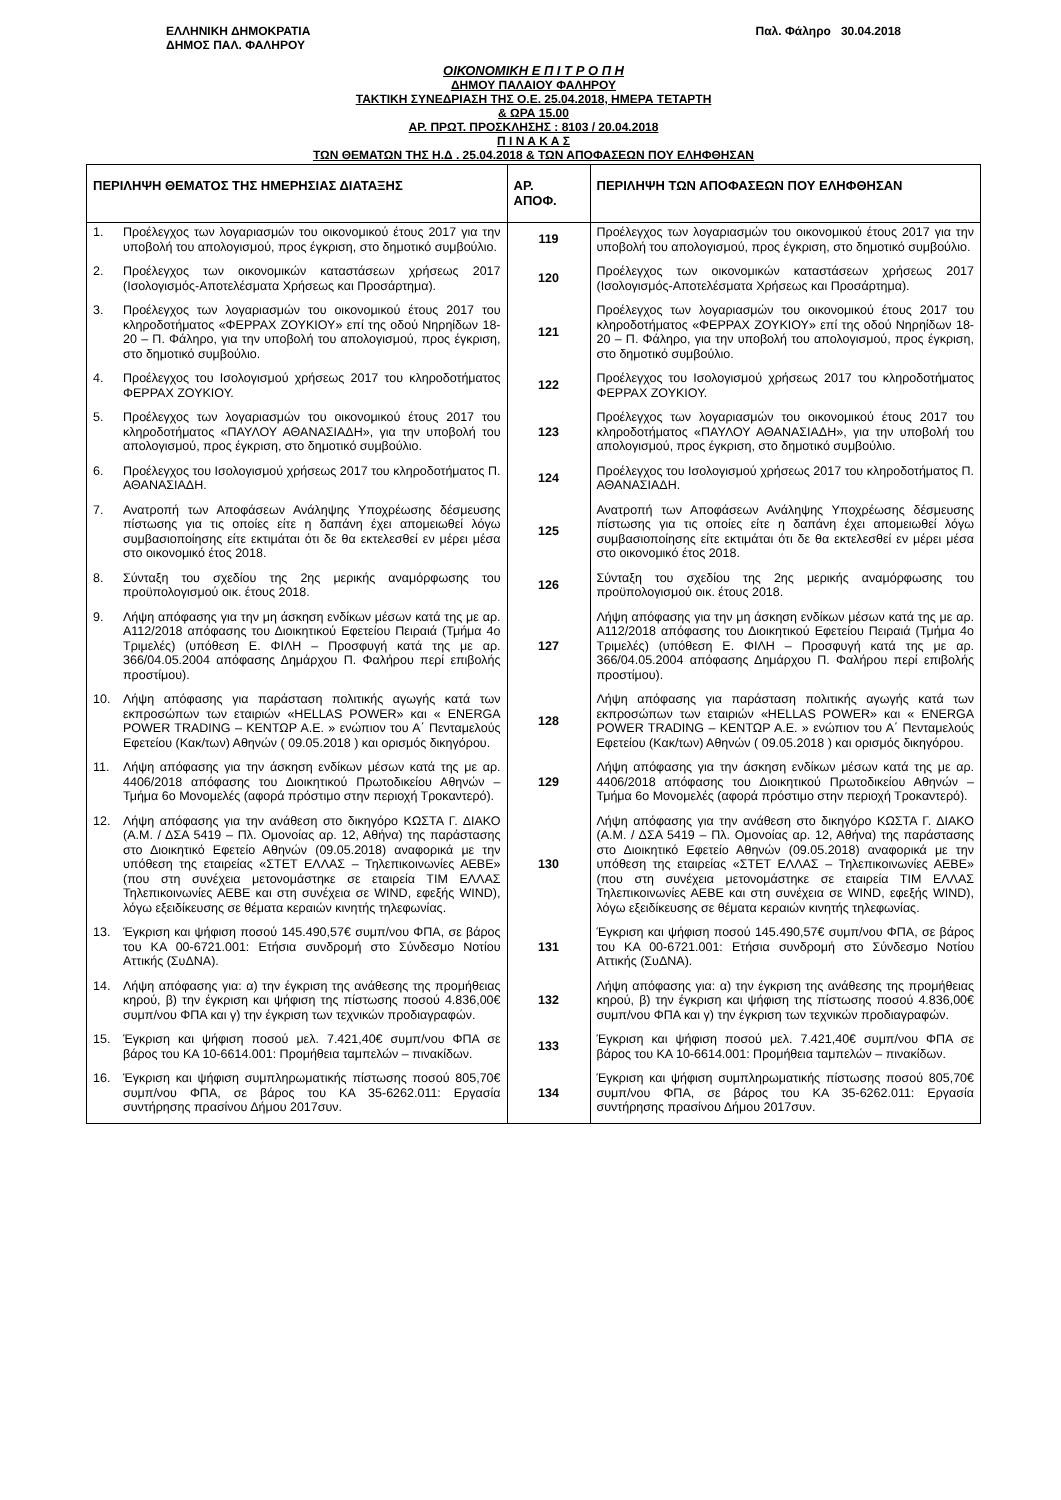ΕΛΛΗΝΙΚΗ ΔΗΜΟΚΡΑΤΙΑ
ΔΗΜΟΣ ΠΑΛ. ΦΑΛΗΡΟΥ
Παλ. Φάληρο 30.04.2018
ΟΙΚΟΝΟΜΙΚΗ Ε Π Ι Τ Ρ Ο Π Η
ΔΗΜΟΥ ΠΑΛΑΙΟΥ ΦΑΛΗΡΟΥ
ΤΑΚΤΙΚΗ ΣΥΝΕΔΡΙΑΣΗ ΤΗΣ Ο.Ε. 25.04.2018, ΗΜΕΡΑ ΤΕΤΑΡΤΗ
& ΩΡΑ 15.00
ΑΡ. ΠΡΩΤ. ΠΡΟΣΚΛΗΣΗΣ : 8103 / 20.04.2018
Π Ι Ν Α Κ Α Σ
ΤΩΝ ΘΕΜΑΤΩΝ ΤΗΣ Η.Δ . 25.04.2018 & ΤΩΝ ΑΠΟΦΑΣΕΩΝ ΠΟΥ ΕΛΗΦΘΗΣΑΝ
| ΠΕΡΙΛΗΨΗ ΘΕΜΑΤΟΣ ΤΗΣ ΗΜΕΡΗΣΙΑΣ ΔΙΑΤΑΞΗΣ | ΑΡ. ΑΠΟΦ. | ΠΕΡΙΛΗΨΗ ΤΩΝ ΑΠΟΦΑΣΕΩΝ ΠΟΥ ΕΛΗΦΘΗΣΑΝ |
| --- | --- | --- |
| 1. Προέλεγχος των λογαριασμών του οικονομικού έτους 2017 για την υποβολή του απολογισμού, προς έγκριση, στο δημοτικό συμβούλιο. | 119 | Προέλεγχος των λογαριασμών του οικονομικού έτους 2017 για την υποβολή του απολογισμού, προς έγκριση, στο δημοτικό συμβούλιο. |
| 2. Προέλεγχος των οικονομικών καταστάσεων χρήσεως 2017 (Ισολογισμός-Αποτελέσματα Χρήσεως και Προσάρτημα). | 120 | Προέλεγχος των οικονομικών καταστάσεων χρήσεως 2017 (Ισολογισμός-Αποτελέσματα Χρήσεως και Προσάρτημα). |
| 3. Προέλεγχος των λογαριασμών του οικονομικού έτους 2017 του κληροδοτήματος «ΦΕΡΡΑΧ ΖΟΥΚΙΟΥ» επί της οδού Νηρηίδων 18-20 – Π. Φάληρο, για την υποβολή του απολογισμού, προς έγκριση, στο δημοτικό συμβούλιο. | 121 | Προέλεγχος των λογαριασμών του οικονομικού έτους 2017 του κληροδοτήματος «ΦΕΡΡΑΧ ΖΟΥΚΙΟΥ» επί της οδού Νηρηίδων 18-20 – Π. Φάληρο, για την υποβολή του απολογισμού, προς έγκριση, στο δημοτικό συμβούλιο. |
| 4. Προέλεγχος του Ισολογισμού χρήσεως 2017 του κληροδοτήματος ΦΕΡΡΑΧ ΖΟΥΚΙΟΥ. | 122 | Προέλεγχος του Ισολογισμού χρήσεως 2017 του κληροδοτήματος ΦΕΡΡΑΧ ΖΟΥΚΙΟΥ. |
| 5. Προέλεγχος των λογαριασμών του οικονομικού έτους 2017 του κληροδοτήματος «ΠΑΥΛΟΥ ΑΘΑΝΑΣΙΑΔΗ», για την υποβολή του απολογισμού, προς έγκριση, στο δημοτικό συμβούλιο. | 123 | Προέλεγχος των λογαριασμών του οικονομικού έτους 2017 του κληροδοτήματος «ΠΑΥΛΟΥ ΑΘΑΝΑΣΙΑΔΗ», για την υποβολή του απολογισμού, προς έγκριση, στο δημοτικό συμβούλιο. |
| 6. Προέλεγχος του Ισολογισμού χρήσεως 2017 του κληροδοτήματος Π. ΑΘΑΝΑΣΙΑΔΗ. | 124 | Προέλεγχος του Ισολογισμού χρήσεως 2017 του κληροδοτήματος Π. ΑΘΑΝΑΣΙΑΔΗ. |
| 7. Ανατροπή των Αποφάσεων Ανάληψης Υποχρέωσης δέσμευσης πίστωσης για τις οποίες είτε η δαπάνη έχει απομειωθεί λόγω συμβασιοποίησης είτε εκτιμάται ότι δε θα εκτελεσθεί εν μέρει μέσα στο οικονομικό έτος 2018. | 125 | Ανατροπή των Αποφάσεων Ανάληψης Υποχρέωσης δέσμευσης πίστωσης για τις οποίες είτε η δαπάνη έχει απομειωθεί λόγω συμβασιοποίησης είτε εκτιμάται ότι δε θα εκτελεσθεί εν μέρει μέσα στο οικονομικό έτος 2018. |
| 8. Σύνταξη του σχεδίου της 2ης μερικής αναμόρφωσης του προϋπολογισμού οικ. έτους 2018. | 126 | Σύνταξη του σχεδίου της 2ης μερικής αναμόρφωσης του προϋπολογισμού οικ. έτους 2018. |
| 9. Λήψη απόφασης για την μη άσκηση ενδίκων μέσων κατά της με αρ. Α112/2018 απόφασης του Διοικητικού Εφετείου Πειραιά (Τμήμα 4ο Τριμελές) (υπόθεση Ε. ΦΙΛΗ – Προσφυγή κατά της με αρ. 366/04.05.2004 απόφασης Δημάρχου Π. Φαλήρου περί επιβολής προστίμου). | 127 | Λήψη απόφασης για την μη άσκηση ενδίκων μέσων κατά της με αρ. Α112/2018 απόφασης του Διοικητικού Εφετείου Πειραιά (Τμήμα 4ο Τριμελές) (υπόθεση Ε. ΦΙΛΗ – Προσφυγή κατά της με αρ. 366/04.05.2004 απόφασης Δημάρχου Π. Φαλήρου περί επιβολής προστίμου). |
| 10. Λήψη απόφασης για παράσταση πολιτικής αγωγής κατά των εκπροσώπων των εταιριών «HELLAS POWER» και « ENERGA POWER TRADING – ΚΕΝΤΩΡ Α.Ε. » ενώπιον του Α΄ Πενταμελούς Εφετείου (Κακ/των) Αθηνών ( 09.05.2018 ) και ορισμός δικηγόρου. | 128 | Λήψη απόφασης για παράσταση πολιτικής αγωγής κατά των εκπροσώπων των εταιριών «HELLAS POWER» και « ENERGA POWER TRADING – ΚΕΝΤΩΡ Α.Ε. » ενώπιον του Α΄ Πενταμελούς Εφετείου (Κακ/των) Αθηνών ( 09.05.2018 ) και ορισμός δικηγόρου. |
| 11. Λήψη απόφασης για την άσκηση ενδίκων μέσων κατά της με αρ. 4406/2018 απόφασης του Διοικητικού Πρωτοδικείου Αθηνών – Τμήμα 6ο Μονομελές (αφορά πρόστιμο στην περιοχή Τροκαντερό). | 129 | Λήψη απόφασης για την άσκηση ενδίκων μέσων κατά της με αρ. 4406/2018 απόφασης του Διοικητικού Πρωτοδικείου Αθηνών – Τμήμα 6ο Μονομελές (αφορά πρόστιμο στην περιοχή Τροκαντερό). |
| 12. Λήψη απόφασης για την ανάθεση στο δικηγόρο ΚΩΣΤΑ Γ. ΔΙΑΚΟ (Α.Μ. / ΔΣΑ 5419 – Πλ. Ομονοίας αρ. 12, Αθήνα) της παράστασης στο Διοικητικό Εφετείο Αθηνών (09.05.2018) αναφορικά με την υπόθεση της εταιρείας «ΣΤΕΤ ΕΛΛΑΣ – Τηλεπικοινωνίες ΑΕΒΕ» (που στη συνέχεια μετονομάστηκε σε εταιρεία ΤΙΜ ΕΛΛΑΣ Τηλεπικοινωνίες ΑΕΒΕ και στη συνέχεια σε WIND, εφεξής WIND), λόγω εξειδίκευσης σε θέματα κεραιών κινητής τηλεφωνίας. | 130 | Λήψη απόφασης για την ανάθεση στο δικηγόρο ΚΩΣΤΑ Γ. ΔΙΑΚΟ (Α.Μ. / ΔΣΑ 5419 – Πλ. Ομονοίας αρ. 12, Αθήνα) της παράστασης στο Διοικητικό Εφετείο Αθηνών (09.05.2018) αναφορικά με την υπόθεση της εταιρείας «ΣΤΕΤ ΕΛΛΑΣ – Τηλεπικοινωνίες ΑΕΒΕ» (που στη συνέχεια μετονομάστηκε σε εταιρεία ΤΙΜ ΕΛΛΑΣ Τηλεπικοινωνίες ΑΕΒΕ και στη συνέχεια σε WIND, εφεξής WIND), λόγω εξειδίκευσης σε θέματα κεραιών κινητής τηλεφωνίας. |
| 13. Έγκριση και ψήφιση ποσού 145.490,57€ συμπ/νου ΦΠΑ, σε βάρος του ΚΑ 00-6721.001: Ετήσια συνδρομή στο Σύνδεσμο Νοτίου Αττικής (ΣυΔΝΑ). | 131 | Έγκριση και ψήφιση ποσού 145.490,57€ συμπ/νου ΦΠΑ, σε βάρος του ΚΑ 00-6721.001: Ετήσια συνδρομή στο Σύνδεσμο Νοτίου Αττικής (ΣυΔΝΑ). |
| 14. Λήψη απόφασης για: α) την έγκριση της ανάθεσης της προμήθειας κηρού, β) την έγκριση και ψήφιση της πίστωσης ποσού 4.836,00€ συμπ/νου ΦΠΑ και γ) την έγκριση των τεχνικών προδιαγραφών. | 132 | Λήψη απόφασης για: α) την έγκριση της ανάθεσης της προμήθειας κηρού, β) την έγκριση και ψήφιση της πίστωσης ποσού 4.836,00€ συμπ/νου ΦΠΑ και γ) την έγκριση των τεχνικών προδιαγραφών. |
| 15. Έγκριση και ψήφιση ποσού μελ. 7.421,40€ συμπ/νου ΦΠΑ σε βάρος του ΚΑ 10-6614.001: Προμήθεια ταμπελών – πινακίδων. | 133 | Έγκριση και ψήφιση ποσού μελ. 7.421,40€ συμπ/νου ΦΠΑ σε βάρος του ΚΑ 10-6614.001: Προμήθεια ταμπελών – πινακίδων. |
| 16. Έγκριση και ψήφιση συμπληρωματικής πίστωσης ποσού 805,70€ συμπ/νου ΦΠΑ, σε βάρος του ΚΑ 35-6262.011: Εργασία συντήρησης πρασίνου Δήμου 2017συν. | 134 | Έγκριση και ψήφιση συμπληρωματικής πίστωσης ποσού 805,70€ συμπ/νου ΦΠΑ, σε βάρος του ΚΑ 35-6262.011: Εργασία συντήρησης πρασίνου Δήμου 2017συν. |